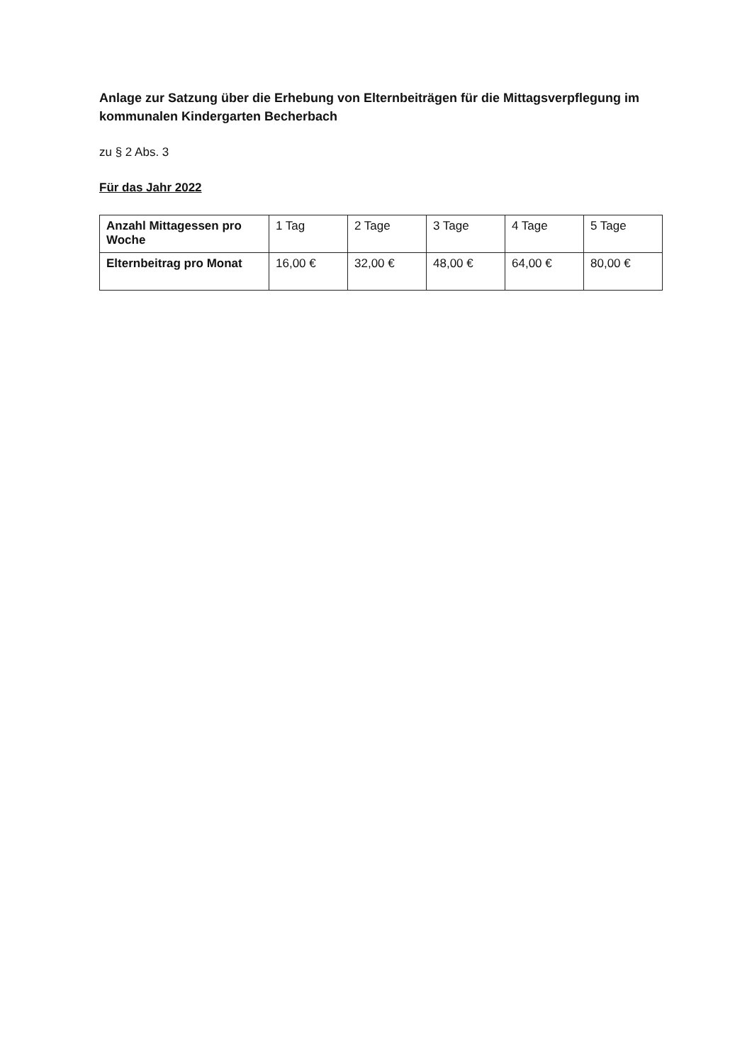Anlage zur Satzung über die Erhebung von Elternbeiträgen für die Mittagsverpflegung im kommunalen Kindergarten Becherbach
zu § 2 Abs. 3
Für das Jahr 2022
| Anzahl Mittagessen pro Woche | 1 Tag | 2 Tage | 3 Tage | 4 Tage | 5 Tage |
| Elternbeitrag pro Monat | 16,00 € | 32,00 € | 48,00 € | 64,00 € | 80,00 € |